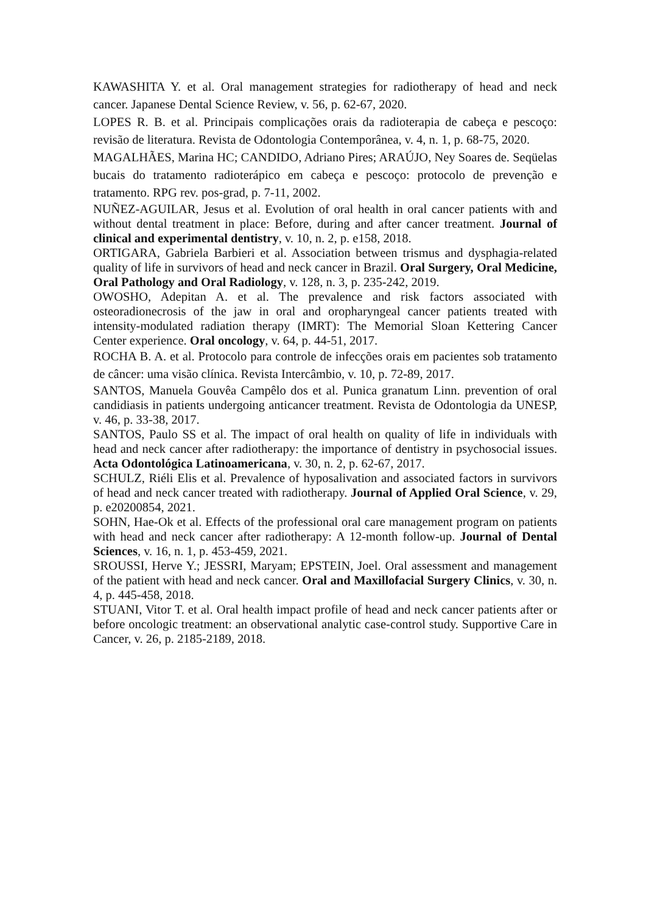KAWASHITA Y. et al. Oral management strategies for radiotherapy of head and neck cancer. Japanese Dental Science Review, v. 56, p. 62-67, 2020.
LOPES R. B. et al. Principais complicações orais da radioterapia de cabeça e pescoço: revisão de literatura. Revista de Odontologia Contemporânea, v. 4, n. 1, p. 68-75, 2020.
MAGALHÃES, Marina HC; CANDIDO, Adriano Pires; ARAÚJO, Ney Soares de. Seqüelas bucais do tratamento radioterápico em cabeça e pescoço: protocolo de prevenção e tratamento. RPG rev. pos-grad, p. 7-11, 2002.
NUÑEZ-AGUILAR, Jesus et al. Evolution of oral health in oral cancer patients with and without dental treatment in place: Before, during and after cancer treatment. Journal of clinical and experimental dentistry, v. 10, n. 2, p. e158, 2018.
ORTIGARA, Gabriela Barbieri et al. Association between trismus and dysphagia-related quality of life in survivors of head and neck cancer in Brazil. Oral Surgery, Oral Medicine, Oral Pathology and Oral Radiology, v. 128, n. 3, p. 235-242, 2019.
OWOSHO, Adepitan A. et al. The prevalence and risk factors associated with osteoradionecrosis of the jaw in oral and oropharyngeal cancer patients treated with intensity-modulated radiation therapy (IMRT): The Memorial Sloan Kettering Cancer Center experience. Oral oncology, v. 64, p. 44-51, 2017.
ROCHA B. A. et al. Protocolo para controle de infecções orais em pacientes sob tratamento de câncer: uma visão clínica. Revista Intercâmbio, v. 10, p. 72-89, 2017.
SANTOS, Manuela Gouvêa Campêlo dos et al. Punica granatum Linn. prevention of oral candidiasis in patients undergoing anticancer treatment. Revista de Odontologia da UNESP, v. 46, p. 33-38, 2017.
SANTOS, Paulo SS et al. The impact of oral health on quality of life in individuals with head and neck cancer after radiotherapy: the importance of dentistry in psychosocial issues. Acta Odontológica Latinoamericana, v. 30, n. 2, p. 62-67, 2017.
SCHULZ, Riéli Elis et al. Prevalence of hyposalivation and associated factors in survivors of head and neck cancer treated with radiotherapy. Journal of Applied Oral Science, v. 29, p. e20200854, 2021.
SOHN, Hae-Ok et al. Effects of the professional oral care management program on patients with head and neck cancer after radiotherapy: A 12-month follow-up. Journal of Dental Sciences, v. 16, n. 1, p. 453-459, 2021.
SROUSSI, Herve Y.; JESSRI, Maryam; EPSTEIN, Joel. Oral assessment and management of the patient with head and neck cancer. Oral and Maxillofacial Surgery Clinics, v. 30, n. 4, p. 445-458, 2018.
STUANI, Vitor T. et al. Oral health impact profile of head and neck cancer patients after or before oncologic treatment: an observational analytic case-control study. Supportive Care in Cancer, v. 26, p. 2185-2189, 2018.